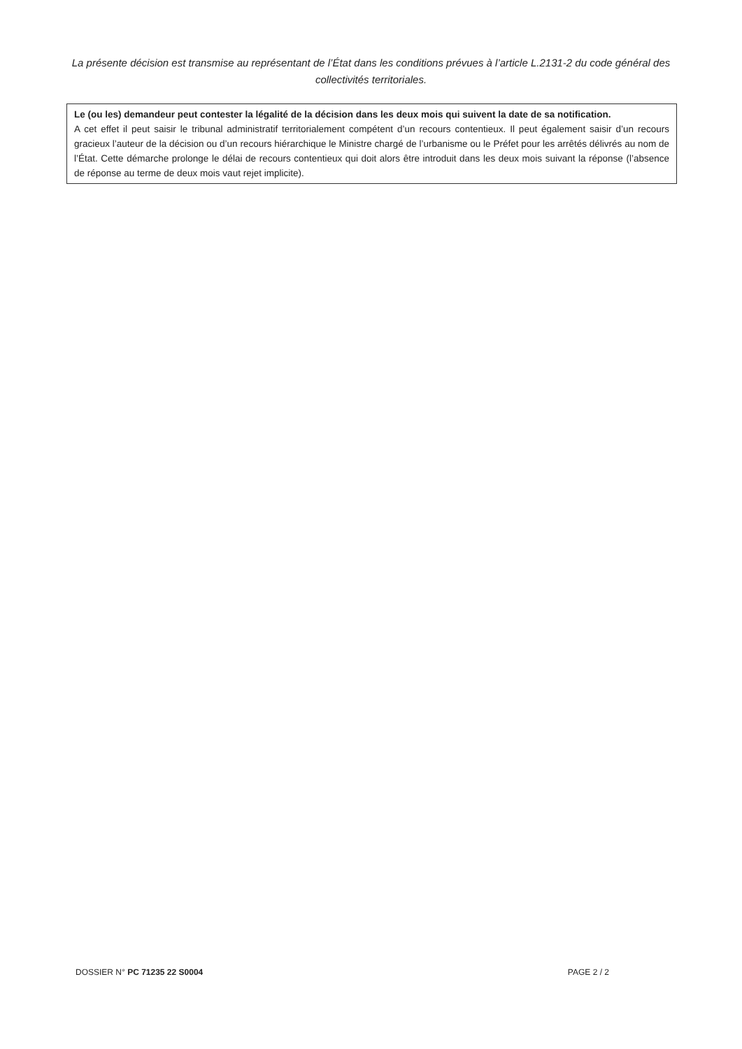La présente décision est transmise au représentant de l’État dans les conditions prévues à l’article L.2131-2 du code général des collectivités territoriales.
Le (ou les) demandeur peut contester la légalité de la décision dans les deux mois qui suivent la date de sa notification.
A cet effet il peut saisir le tribunal administratif territorialement compétent d’un recours contentieux. Il peut également saisir d’un recours gracieux l’auteur de la décision ou d’un recours hiérarchique le Ministre chargé de l’urbanisme ou le Préfet pour les arrêtés délivrés au nom de l’État. Cette démarche prolonge le délai de recours contentieux qui doit alors être introduit dans les deux mois suivant la réponse (l’absence de réponse au terme de deux mois vaut rejet implicite).
DOSSIER N° PC 71235 22 S0004 PAGE 2 / 2